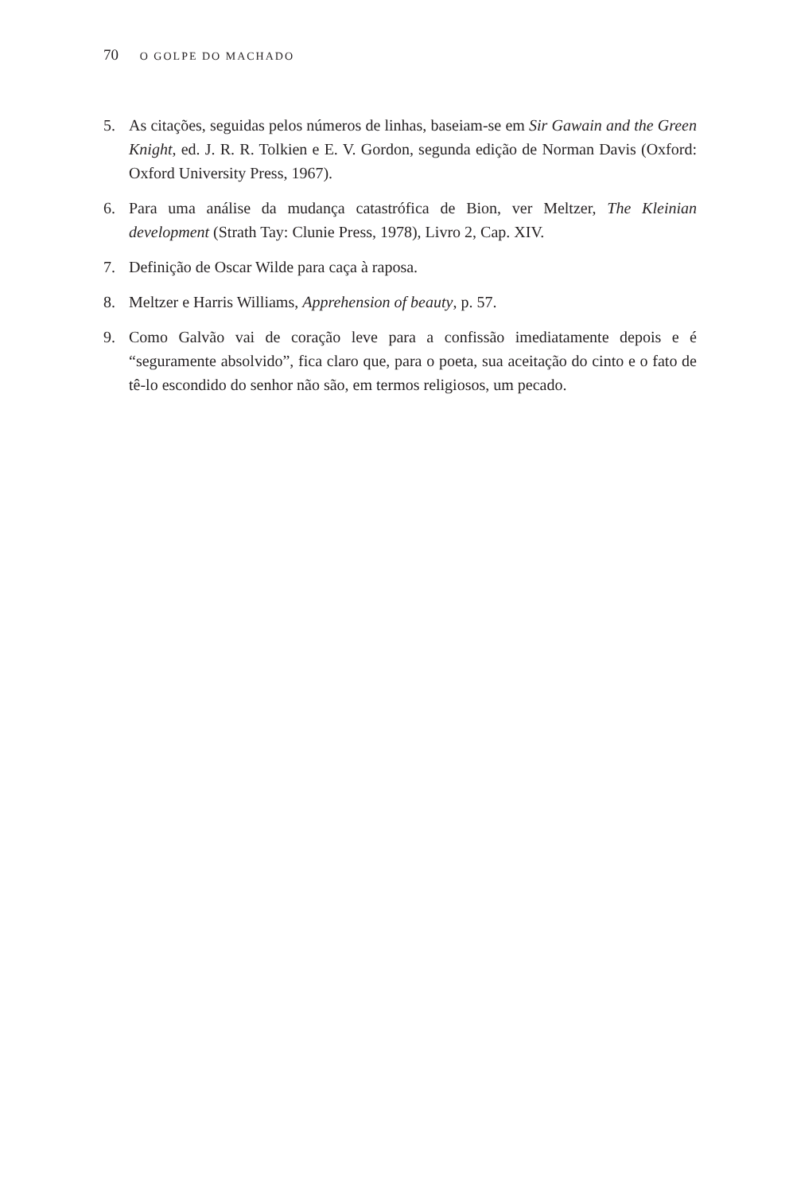70 O GOLPE DO MACHADO
5. As citações, seguidas pelos números de linhas, baseiam-se em Sir Gawain and the Green Knight, ed. J. R. R. Tolkien e E. V. Gordon, segunda edição de Norman Davis (Oxford: Oxford University Press, 1967).
6. Para uma análise da mudança catastrófica de Bion, ver Meltzer, The Kleinian development (Strath Tay: Clunie Press, 1978), Livro 2, Cap. XIV.
7. Definição de Oscar Wilde para caça à raposa.
8. Meltzer e Harris Williams, Apprehension of beauty, p. 57.
9. Como Galvão vai de coração leve para a confissão imediatamente depois e é “seguramente absolvido”, fica claro que, para o poeta, sua aceitação do cinto e o fato de tê-lo escondido do senhor não são, em termos religiosos, um pecado.